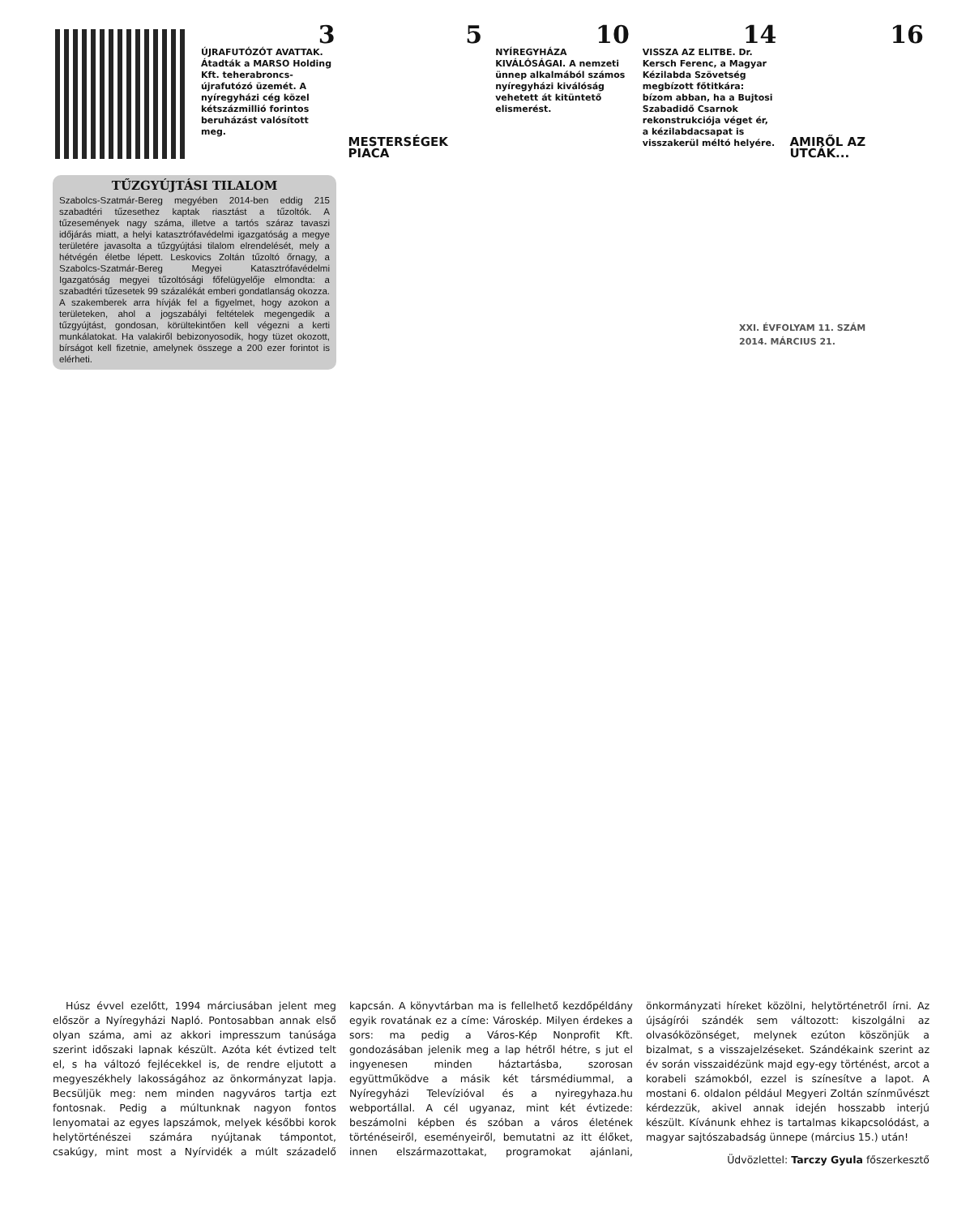3
ÚJRAFUTÓZÓT AVATTAK. Átadták a MARSO Holding Kft. teherabroncs-újrafutózó üzemét. A nyíregyházi cég közel kétszázmillió forintos beruházást valósított meg.
5
MESTERSÉGEK PIACA
10
NYÍREGYHÁZA KIVÁLÓSÁGAI. A nemzeti ünnep alkalmából számos nyíregyházi kiválóság vehetett át kitüntető elismerést.
14
VISSZA AZ ELITBE. Dr. Kersch Ferenc, a Magyar Kézilabda Szövetség megbízott főtitkára: bízom abban, ha a Bujtosi Szabadidő Csarnok rekonstrukciója véget ér, a kézilabdacsapat is visszakerül méltó helyére.
16
AMIRŐL AZ UTCÁK...
TŰZGYÚJTÁSI TILALOM
Szabolcs-Szatmár-Bereg megyében 2014-ben eddig 215 szabadtéri tűzesethez kaptak riasztást a tűzoltók. A tűzesemények nagy száma, illetve a tartós száraz tavaszi időjárás miatt, a helyi katasztrófavédelmi igazgatóság a megye területére javasolta a tűzgyújtási tilalom elrendelését, mely a hétvégén életbe lépett. Leskovics Zoltán tűzoltó őrnagy, a Szabolcs-Szatmár-Bereg Megyei Katasztrófavédelmi Igazgatóság megyei tűzoltósági főfelügyelője elmondta: a szabadtéri tűzesetek 99 százalékát emberi gondatlanság okozza. A szakemberek arra hívják fel a figyelmet, hogy azokon a területeken, ahol a jogszabályi feltételek megengedik a tűzgyújtást, gondosan, körültekintően kell végezni a kerti munkálatokat. Ha valakiről bebizonyosodik, hogy tüzet okozott, bírságot kell fizetnie, amelynek összege a 200 ezer forintot is elérheti.
XXI. ÉVFOLYAM 11. SZÁM
2014. MÁRCIUS 21.
Húsz évvel ezelőtt, 1994 márciusában jelent meg először a Nyíregyházi Napló. Pontosabban annak első olyan száma, ami az akkori impresszum tanúsága szerint időszaki lapnak készült. Azóta két évtized telt el, s ha változó fejlécekkel is, de rendre eljutott a megyeszékhely lakosságához az önkormányzat lapja. Becsüljük meg: nem minden nagyváros tartja ezt fontosnak. Pedig a múltunknak nagyon fontos lenyomatai az egyes lapszámok, melyek későbbi korok helytörténészei számára nyújtanak támpontot, csakúgy, mint most a Nyírvidék a múlt századelő kapcsán. A könyvtárban ma is fellelhető kezdőpéldány egyik rovatának ez a címe: Városkép. Milyen érdekes a sors: ma pedig a Város-Kép Nonprofit Kft. gondozásában jelenik meg a lap hétről hétre, s jut el ingyenesen minden háztartásba, szorosan együttműködve a másik két társmédiummal, a Nyíregyházi Televízióval és a nyiregyhaza.hu webportállal. A cél ugyanaz, mint két évtizede: beszámolni képben és szóban a város életének történéseiről, eseményeiről, bemutatni az itt élőket, innen elszármazottakat, programokat ajánlani, önkormányzati híreket közölni, helytörténetről írni. Az újságírói szándék sem változott: kiszolgálni az olvasóközönséget, melynek ezúton köszönjük a bizalmat, s a visszajelzéseket. Szándékaink szerint az év során visszaidézünk majd egy-egy történést, arcot a korabeli számokból, ezzel is színesítve a lapot. A mostani 6. oldalon például Megyeri Zoltán színművészt kérdezzük, akivel annak idején hosszabb interjú készült. Kívánunk ehhez is tartalmas kikapcsolódást, a magyar sajtószabadság ünnepe (március 15.) után!
Üdvözlettel: Tarczy Gyula főszerkesztő